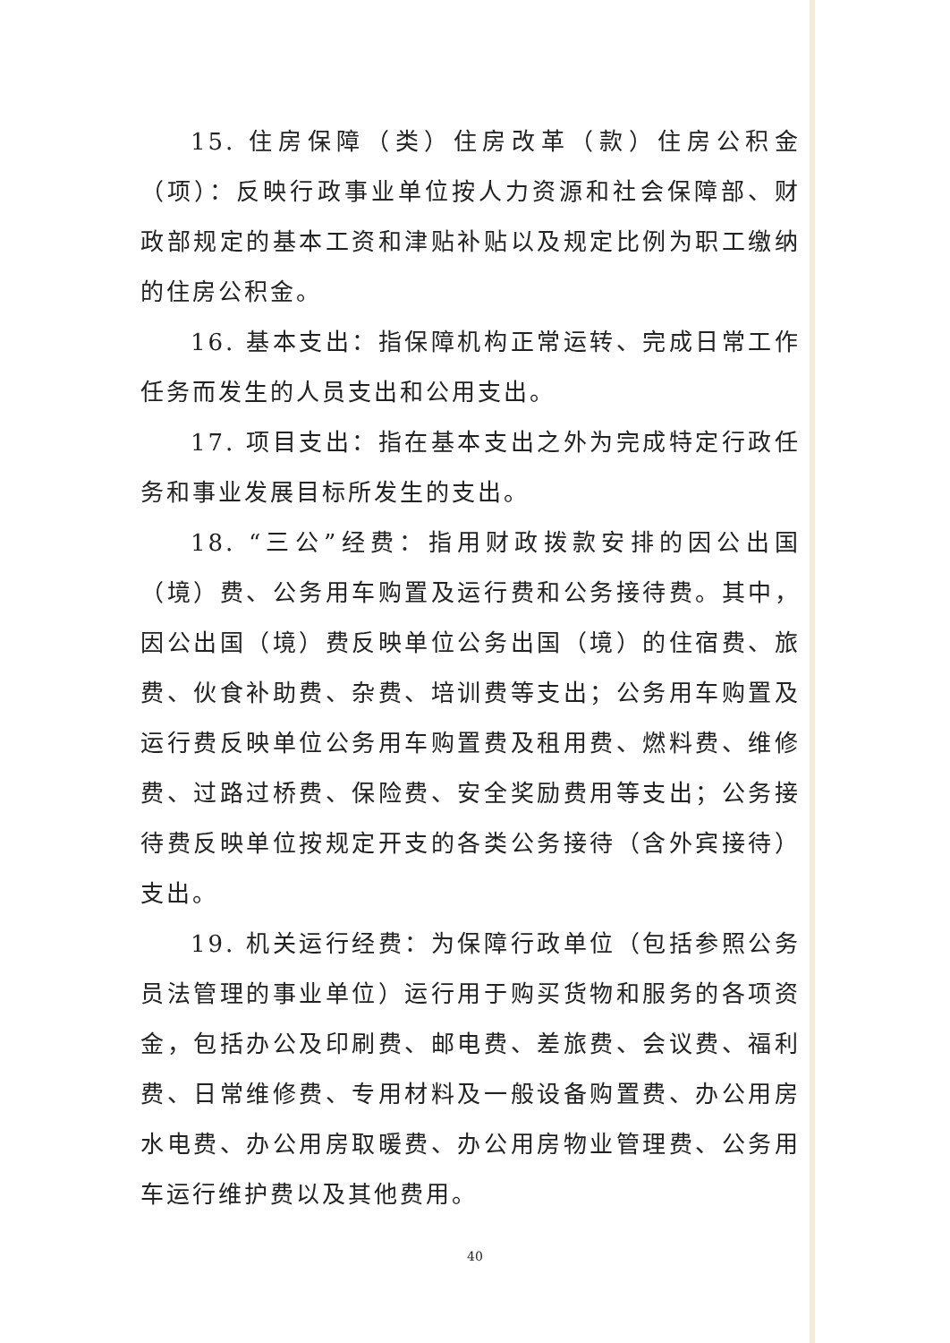15. 住房保障（类）住房改革（款）住房公积金（项）：反映行政事业单位按人力资源和社会保障部、财政部规定的基本工资和津贴补贴以及规定比例为职工缴纳的住房公积金。
16. 基本支出：指保障机构正常运转、完成日常工作任务而发生的人员支出和公用支出。
17. 项目支出：指在基本支出之外为完成特定行政任务和事业发展目标所发生的支出。
18. “三公”经费：指用财政拨款安排的因公出国（境）费、公务用车购置及运行费和公务接待费。其中，因公出国（境）费反映单位公务出国（境）的住宿费、旅费、伙食补助费、杂费、培训费等支出；公务用车购置及运行费反映单位公务用车购置费及租用费、燃料费、维修费、过路过桥费、保险费、安全奖励费用等支出；公务接待费反映单位按规定开支的各类公务接待（含外宾接待）支出。
19. 机关运行经费：为保障行政单位（包括参照公务员法管理的事业单位）运行用于购买货物和服务的各项资金，包括办公及印刷费、邮电费、差旅费、会议费、福利费、日常维修费、专用材料及一般设备购置费、办公用房水电费、办公用房取暖费、办公用房物业管理费、公务用车运行维护费以及其他费用。
40